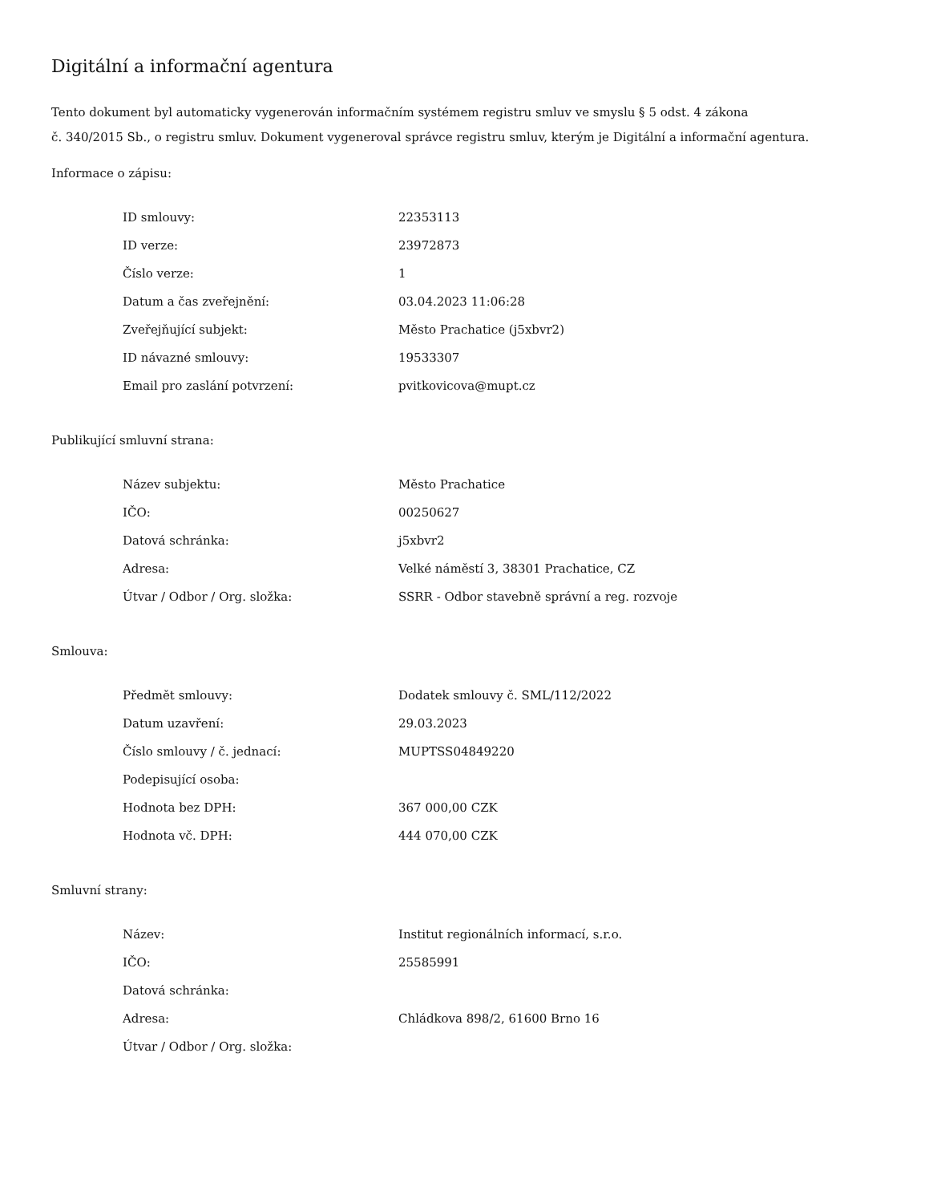Digitální a informační agentura
Tento dokument byl automaticky vygenerován informačním systémem registru smluv ve smyslu § 5 odst. 4 zákona
č. 340/2015 Sb., o registru smluv. Dokument vygeneroval správce registru smluv, kterým je Digitální a informační agentura.
Informace o zápisu:
| ID smlouvy: | 22353113 |
| ID verze: | 23972873 |
| Číslo verze: | 1 |
| Datum a čas zveřejnění: | 03.04.2023 11:06:28 |
| Zveřejňující subjekt: | Město Prachatice (j5xbvr2) |
| ID návazné smlouvy: | 19533307 |
| Email pro zaslání potvrzení: | pvitkovicova@mupt.cz |
Publikující smluvní strana:
| Název subjektu: | Město Prachatice |
| IČO: | 00250627 |
| Datová schránka: | j5xbvr2 |
| Adresa: | Velké náměstí 3, 38301 Prachatice, CZ |
| Útvar / Odbor / Org. složka: | SSRR - Odbor stavebně správní a reg. rozvoje |
Smlouva:
| Předmět smlouvy: | Dodatek smlouvy č. SML/112/2022 |
| Datum uzavření: | 29.03.2023 |
| Číslo smlouvy / č. jednací: | MUPTSS04849220 |
| Podepisující osoba: | |
| Hodnota bez DPH: | 367 000,00 CZK |
| Hodnota vč. DPH: | 444 070,00 CZK |
Smluvní strany:
| Název: | Institut regionálních informací, s.r.o. |
| IČO: | 25585991 |
| Datová schránka: | |
| Adresa: | Chládkova 898/2, 61600 Brno 16 |
| Útvar / Odbor / Org. složka: | |